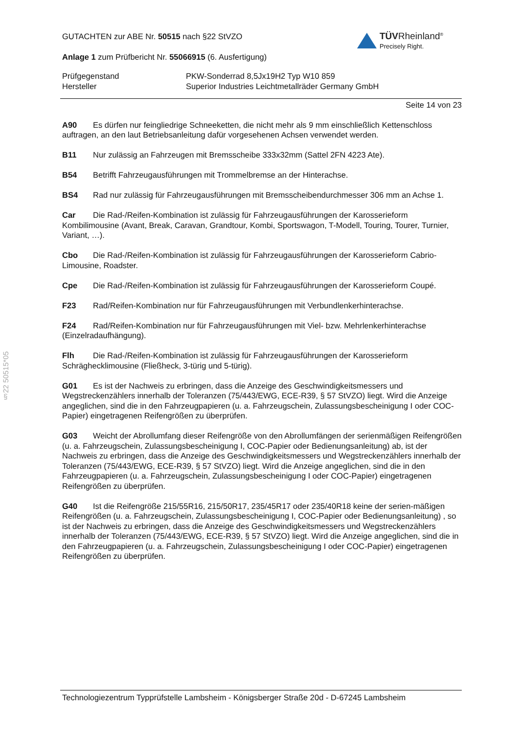§22 50515*05
TÜVRheinland<sup>®</sup>
Precisely Right.
GUTACHTEN zur ABE Nr. 50515 nach §22 StVZO
Anlage 1 zum Prüfbericht Nr. 55066915 (6. Ausfertigung)
Prüfgegenstand
Hersteller
PKW-Sonderrad 8,5Jx19H2 Typ W10 859
Superior Industries Leichtmetallräder Germany GmbH
Seite 14 von 23
A90 Es dürfen nur feingliedrige Schneeketten, die nicht mehr als 9 mm einschließlich Kettenschloss auftragen, an den laut Betriebsanleitung dafür vorgesehenen Achsen verwendet werden.
B11 Nur zulässig an Fahrzeugen mit Bremsscheibe 333x32mm (Sattel 2FN 4223 Ate).
B54 Betrifft Fahrzeugausführungen mit Trommelbremse an der Hinterachse.
BS4 Rad nur zulässig für Fahrzeugausführungen mit Bremsscheibendurchmesser 306 mm an Achse 1.
Car Die Rad-/Reifen-Kombination ist zulässig für Fahrzeugausführungen der Karosserieform Kombilimousine (Avant, Break, Caravan, Grandtour, Kombi, Sportswagon, T-Modell, Touring, Tourer, Turnier, Variant, …).
Cbo Die Rad-/Reifen-Kombination ist zulässig für Fahrzeugausführungen der Karosserieform Cabrio-Limousine, Roadster.
Cpe Die Rad-/Reifen-Kombination ist zulässig für Fahrzeugausführungen der Karosserieform Coupé.
F23 Rad/Reifen-Kombination nur für Fahrzeugausführungen mit Verbundlenkerhinterachse.
F24 Rad/Reifen-Kombination nur für Fahrzeugausführungen mit Viel- bzw. Mehrlenkerhinterachse (Einzelradaufhängung).
Flh Die Rad-/Reifen-Kombination ist zulässig für Fahrzeugausführungen der Karosserieform Schräghecklimousine (Fließheck, 3-türig und 5-türig).
G01 Es ist der Nachweis zu erbringen, dass die Anzeige des Geschwindigkeitsmessers und Wegstreckenzählers innerhalb der Toleranzen (75/443/EWG, ECE-R39, § 57 StVZO) liegt. Wird die Anzeige angeglichen, sind die in den Fahrzeugpapieren (u. a. Fahrzeugschein, Zulassungsbescheinigung I oder COC-Papier) eingetragenen Reifengrößen zu überprüfen.
G03 Weicht der Abrollumfang dieser Reifengröße von den Abrollumfängen der serienmäßigen Reifengrößen (u. a. Fahrzeugschein, Zulassungsbescheinigung I, COC-Papier oder Bedienungsanleitung) ab, ist der Nachweis zu erbringen, dass die Anzeige des Geschwindigkeitsmessers und Wegstreckenzählers innerhalb der Toleranzen (75/443/EWG, ECE-R39, § 57 StVZO) liegt. Wird die Anzeige angeglichen, sind die in den Fahrzeugpapieren (u. a. Fahrzeugschein, Zulassungsbescheinigung I oder COC-Papier) eingetragenen Reifengrößen zu überprüfen.
G40 Ist die Reifengröße 215/55R16, 215/50R17, 235/45R17 oder 235/40R18 keine der serien-mäßigen Reifengrößen (u. a. Fahrzeugschein, Zulassungsbescheinigung I, COC-Papier oder Bedienungsanleitung) , so ist der Nachweis zu erbringen, dass die Anzeige des Geschwindigkeitsmessers und Wegstreckenzählers innerhalb der Toleranzen (75/443/EWG, ECE-R39, § 57 StVZO) liegt. Wird die Anzeige angeglichen, sind die in den Fahrzeugpapieren (u. a. Fahrzeugschein, Zulassungsbescheinigung I oder COC-Papier) eingetragenen Reifengrößen zu überprüfen.
Technologiezentrum Typprüfstelle Lambsheim - Königsberger Straße 20d - D-67245 Lambsheim